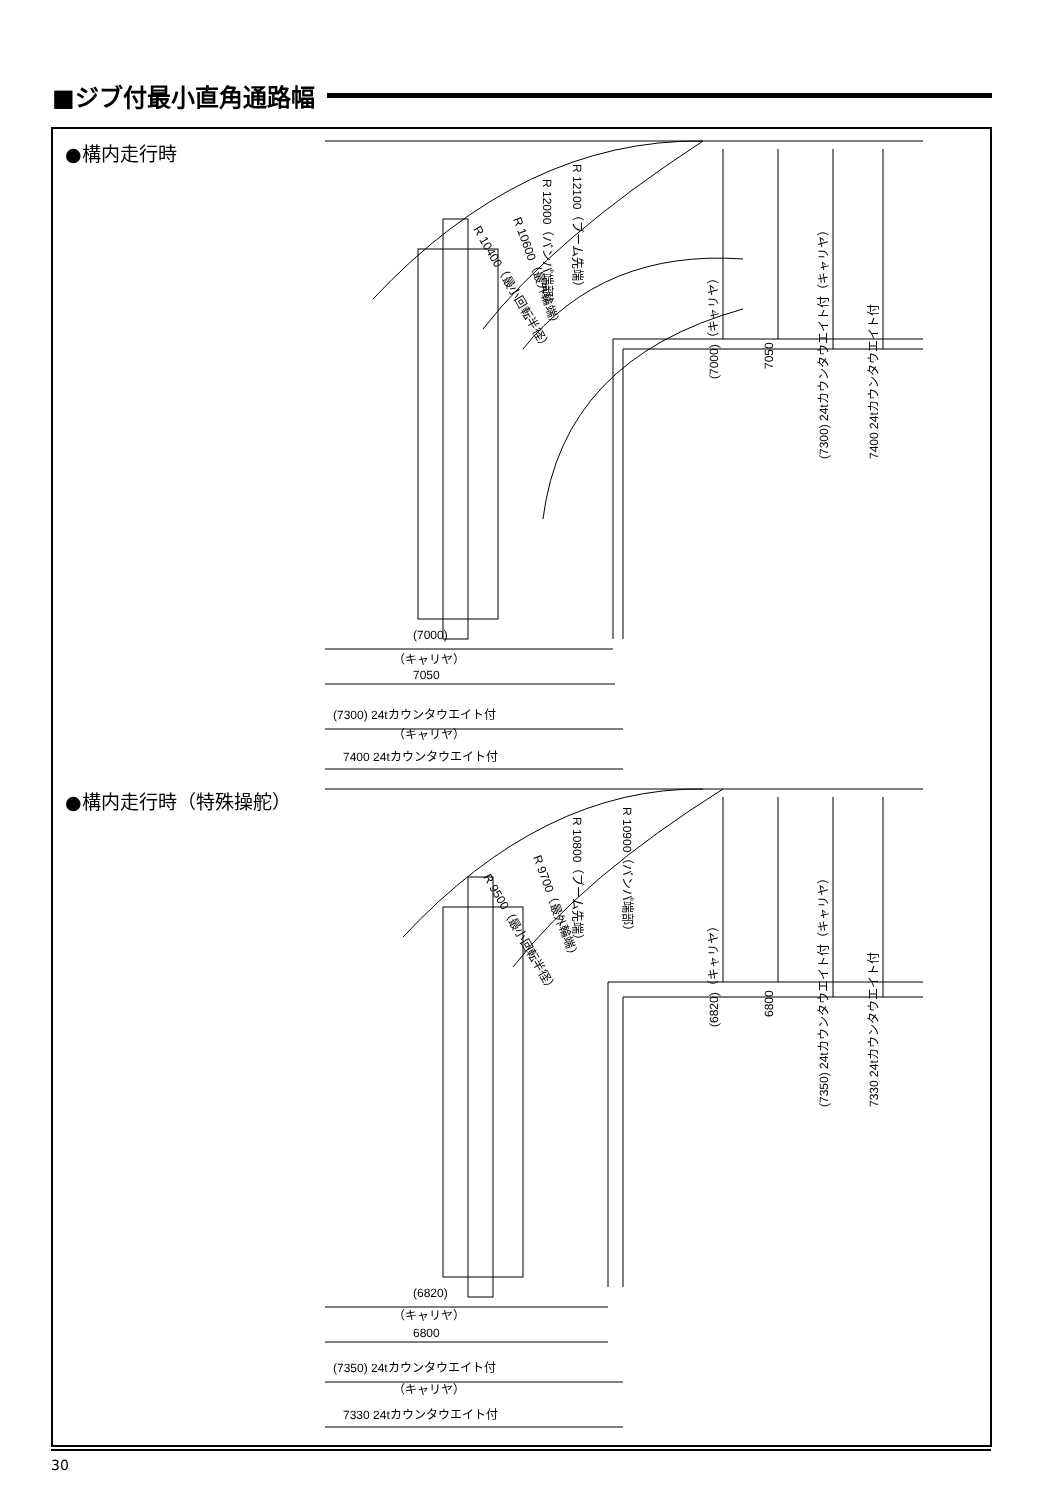■ジブ付最小直角通路幅
●構内走行時
R 12100（ブーム先端）
R 12000（バンパ端部）
R 10600（最外輪端）
R 10400（最小回転半径）
(7000)（キャリヤ）
7050
(7300) 24tカウンタウエイト付（キャリヤ）
7400 24tカウンタウエイト付
(7000)
（キャリヤ）
7050
(7300) 24tカウンタウエイト付
（キャリヤ）
7400 24tカウンタウエイト付
●構内走行時（特殊操舵）
R 10900（バンパ端部）
R 10800（ブーム先端）
R 9700（最外輪端）
R 9500（最小回転半径）
(6820)（キャリヤ）
6800
(7350) 24tカウンタウエイト付（キャリヤ）
7330 24tカウンタウエイト付
(6820)
（キャリヤ）
6800
(7350) 24tカウンタウエイト付
（キャリヤ）
7330 24tカウンタウエイト付
30